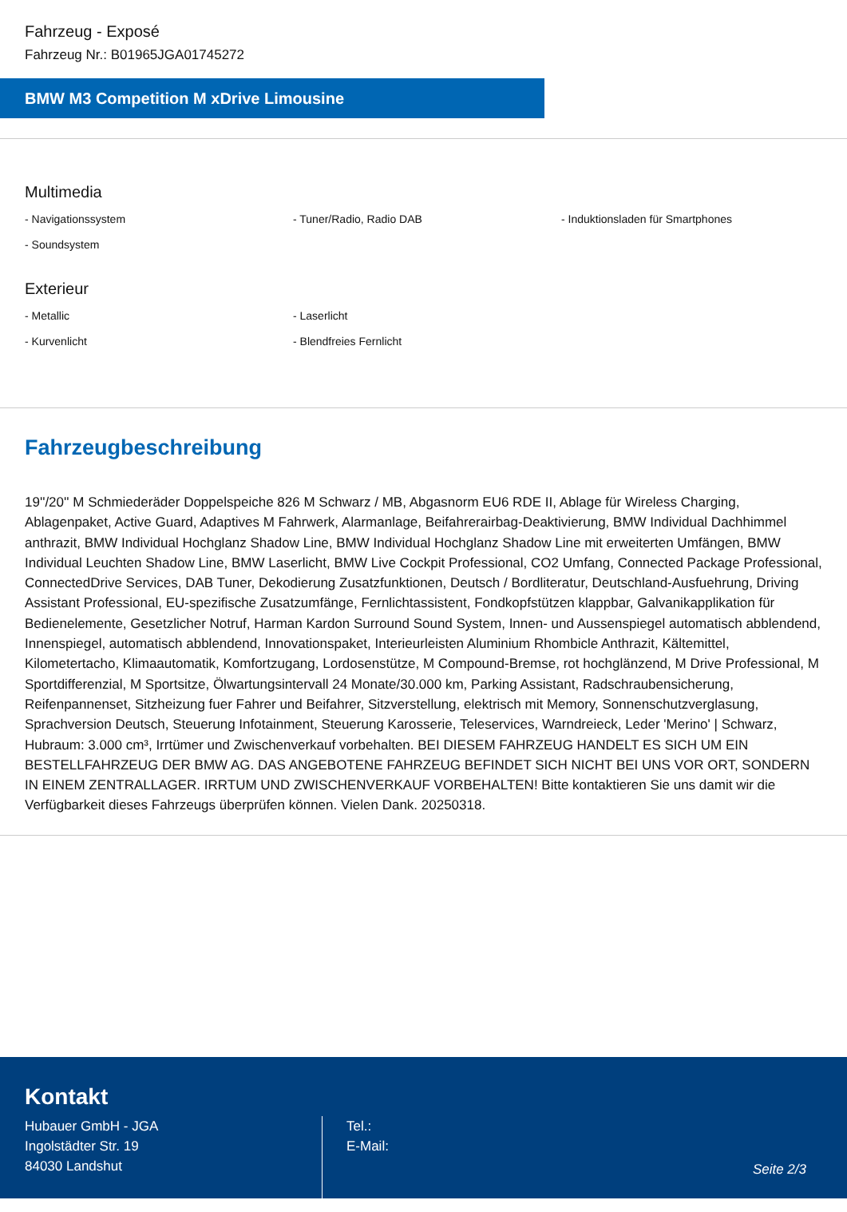Fahrzeug - Exposé
Fahrzeug Nr.: B01965JGA01745272
BMW M3 Competition M xDrive Limousine
Multimedia
- Navigationssystem
- Tuner/Radio, Radio DAB
- Induktionsladen für Smartphones
- Soundsystem
Exterieur
- Metallic
- Laserlicht
- Kurvenlicht
- Blendfreies Fernlicht
Fahrzeugbeschreibung
19''/20'' M Schmiederäder Doppelspeiche 826 M Schwarz / MB, Abgasnorm EU6 RDE II, Ablage für Wireless Charging, Ablagenpaket, Active Guard, Adaptives M Fahrwerk, Alarmanlage, Beifahrerairbag-Deaktivierung, BMW Individual Dachhimmel anthrazit, BMW Individual Hochglanz Shadow Line, BMW Individual Hochglanz Shadow Line mit erweiterten Umfängen, BMW Individual Leuchten Shadow Line, BMW Laserlicht, BMW Live Cockpit Professional, CO2 Umfang, Connected Package Professional, ConnectedDrive Services, DAB Tuner, Dekodierung Zusatzfunktionen, Deutsch / Bordliteratur, Deutschland-Ausfuehrung, Driving Assistant Professional, EU-spezifische Zusatzumfänge, Fernlichtassistent, Fondkopfstützen klappbar, Galvanikapplikation für Bedienelemente, Gesetzlicher Notruf, Harman Kardon Surround Sound System, Innen- und Aussenspiegel automatisch abblendend, Innenspiegel, automatisch abblendend, Innovationspaket, Interieurleisten Aluminium Rhombicle Anthrazit, Kältemittel, Kilometertacho, Klimaautomatik, Komfortzugang, Lordosenstütze, M Compound-Bremse, rot hochglänzend, M Drive Professional, M Sportdifferenzial, M Sportsitze, Ölwartungsintervall 24 Monate/30.000 km, Parking Assistant, Radschraubensicherung, Reifenpannenset, Sitzheizung fuer Fahrer und Beifahrer, Sitzverstellung, elektrisch mit Memory, Sonnenschutzverglasung, Sprachversion Deutsch, Steuerung Infotainment, Steuerung Karosserie, Teleservices, Warndreieck, Leder 'Merino' | Schwarz, Hubraum: 3.000 cm³, Irrtümer und Zwischenverkauf vorbehalten. BEI DIESEM FAHRZEUG HANDELT ES SICH UM EIN BESTELLFAHRZEUG DER BMW AG. DAS ANGEBOTENE FAHRZEUG BEFINDET SICH NICHT BEI UNS VOR ORT, SONDERN IN EINEM ZENTRALLAGER. IRRTUM UND ZWISCHENVERKAUF VORBEHALTEN! Bitte kontaktieren Sie uns damit wir die Verfügbarkeit dieses Fahrzeugs überprüfen können. Vielen Dank. 20250318.
Kontakt
Hubauer GmbH - JGA
Ingolstädter Str. 19
84030 Landshut
Tel.:
E-Mail:
Seite 2/3